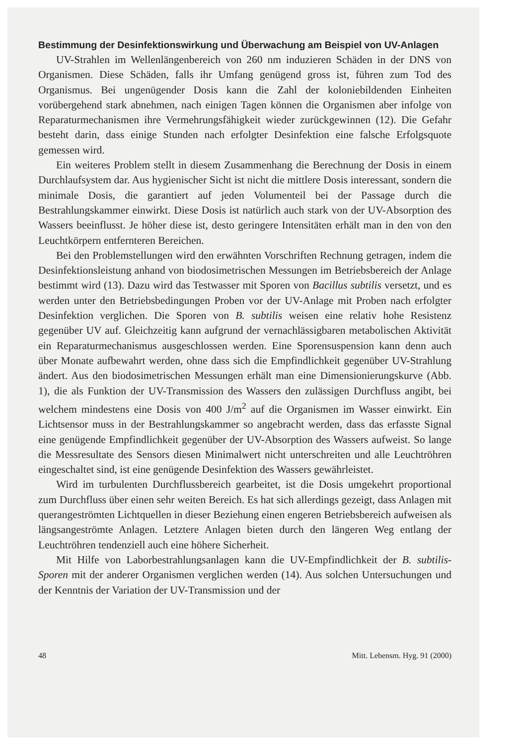Bestimmung der Desinfektionswirkung und Überwachung am Beispiel von UV-Anlagen
UV-Strahlen im Wellenlängenbereich von 260 nm induzieren Schäden in der DNS von Organismen. Diese Schäden, falls ihr Umfang genügend gross ist, führen zum Tod des Organismus. Bei ungenügender Dosis kann die Zahl der koloniebildenden Einheiten vorübergehend stark abnehmen, nach einigen Tagen können die Organismen aber infolge von Reparaturmechanismen ihre Vermehrungsfähigkeit wieder zurückgewinnen (12). Die Gefahr besteht darin, dass einige Stunden nach erfolgter Desinfektion eine falsche Erfolgsquote gemessen wird.
Ein weiteres Problem stellt in diesem Zusammenhang die Berechnung der Dosis in einem Durchlaufsystem dar. Aus hygienischer Sicht ist nicht die mittlere Dosis interessant, sondern die minimale Dosis, die garantiert auf jeden Volumenteil bei der Passage durch die Bestrahlungskammer einwirkt. Diese Dosis ist natürlich auch stark von der UV-Absorption des Wassers beeinflusst. Je höher diese ist, desto geringere Intensitäten erhält man in den von den Leuchtkörpern entfernteren Bereichen.
Bei den Problemstellungen wird den erwähnten Vorschriften Rechnung getragen, indem die Desinfektionsleistung anhand von biodosimetrischen Messungen im Betriebsbereich der Anlage bestimmt wird (13). Dazu wird das Testwasser mit Sporen von Bacillus subtilis versetzt, und es werden unter den Betriebsbedingungen Proben vor der UV-Anlage mit Proben nach erfolgter Desinfektion verglichen. Die Sporen von B. subtilis weisen eine relativ hohe Resistenz gegenüber UV auf. Gleichzeitig kann aufgrund der vernachlässigbaren metabolischen Aktivität ein Reparaturmechanismus ausgeschlossen werden. Eine Sporensuspension kann denn auch über Monate aufbewahrt werden, ohne dass sich die Empfindlichkeit gegenüber UV-Strahlung ändert. Aus den biodosimetrischen Messungen erhält man eine Dimensionierungskurve (Abb. 1), die als Funktion der UV-Transmission des Wassers den zulässigen Durchfluss angibt, bei welchem mindestens eine Dosis von 400 J/m<sup>2</sup> auf die Organismen im Wasser einwirkt. Ein Lichtsensor muss in der Bestrahlungskammer so angebracht werden, dass das erfasste Signal eine genügende Empfindlichkeit gegenüber der UV-Absorption des Wassers aufweist. So lange die Messresultate des Sensors diesen Minimalwert nicht unterschreiten und alle Leuchtröhren eingeschaltet sind, ist eine genügende Desinfektion des Wassers gewährleistet.
Wird im turbulenten Durchflussbereich gearbeitet, ist die Dosis umgekehrt proportional zum Durchfluss über einen sehr weiten Bereich. Es hat sich allerdings gezeigt, dass Anlagen mit querangeströmten Lichtquellen in dieser Beziehung einen engeren Betriebsbereich aufweisen als längsangeströmte Anlagen. Letztere Anlagen bieten durch den längeren Weg entlang der Leuchtröhren tendenziell auch eine höhere Sicherheit.
Mit Hilfe von Laborbestrahlungsanlagen kann die UV-Empfindlichkeit der B. subtilis-Sporen mit der anderer Organismen verglichen werden (14). Aus solchen Untersuchungen und der Kenntnis der Variation der UV-Transmission und der
48 Mitt. Lebensm. Hyg. 91 (2000)